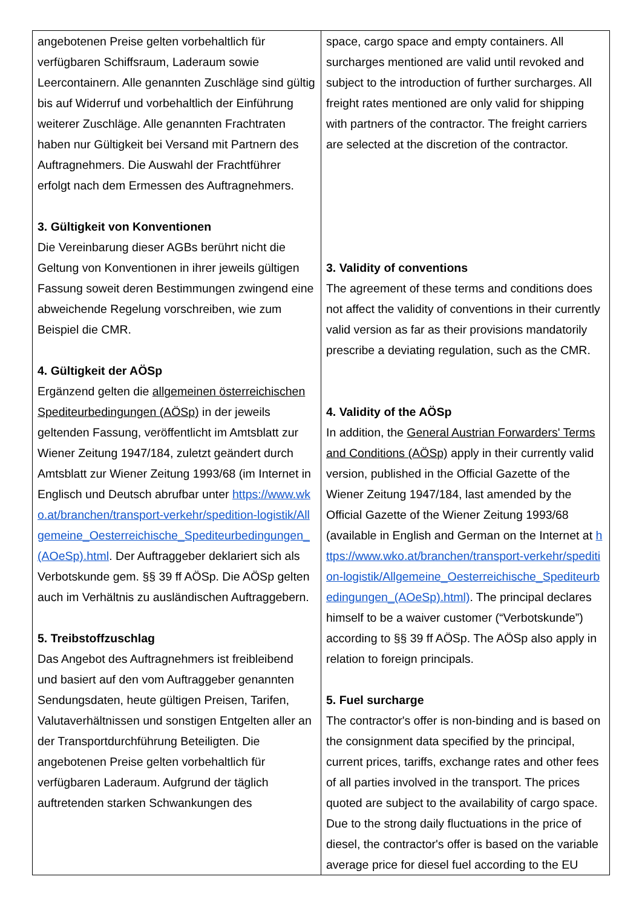| angebotenen Preise gelten vorbehaltlich für verfügbaren Schiffsraum, Laderaum sowie Leercontainern. Alle genannten Zuschläge sind gültig bis auf Widerruf und vorbehaltlich der Einführung weiterer Zuschläge. Alle genannten Frachtraten haben nur Gültigkeit bei Versand mit Partnern des Auftragnehmers. Die Auswahl der Frachtführer erfolgt nach dem Ermessen des Auftragnehmers. 3. Gültigkeit von Konventionen Die Vereinbarung dieser AGBs berührt nicht die Geltung von Konventionen in ihrer jeweils gültigen Fassung soweit deren Bestimmungen zwingend eine abweichende Regelung vorschreiben, wie zum Beispiel die CMR. 4. Gültigkeit der AÖSp Ergänzend gelten die allgemeinen österreichischen Spediteurbedingungen (AÖSp) in der jeweils geltenden Fassung, veröffentlicht im Amtsblatt zur Wiener Zeitung 1947/184, zuletzt geändert durch Amtsblatt zur Wiener Zeitung 1993/68 (im Internet in Englisch und Deutsch abrufbar unter https://www.wko.at/branchen/transport-verkehr/spedition-logistik/Allgemeine_Oesterreichische_Spediteurbedingungen_(AOeSp).html . Der Auftraggeber deklariert sich als Verbotskunde gem. §§ 39 ff AÖSp. Die AÖSp gelten auch im Verhältnis zu ausländischen Auftraggebern. 5. Treibstoffzuschlag Das Angebot des Auftragnehmers ist freibleibend und basiert auf den vom Auftraggeber genannten Sendungsdaten, heute gültigen Preisen, Tarifen, Valutaverhältnissen und sonstigen Entgelten aller an der Transportdurchführung Beteiligten. Die angebotenen Preise gelten vorbehaltlich für verfügbaren Laderaum. Aufgrund der täglich auftretenden starken Schwankungen des | space, cargo space and empty containers. All surcharges mentioned are valid until revoked and subject to the introduction of further surcharges. All freight rates mentioned are only valid for shipping with partners of the contractor. The freight carriers are selected at the discretion of the contractor. 3. Validity of conventions The agreement of these terms and conditions does not affect the validity of conventions in their currently valid version as far as their provisions mandatorily prescribe a deviating regulation, such as the CMR. 4. Validity of the AÖSp In addition, the General Austrian Forwarders' Terms and Conditions (AÖSp) apply in their currently valid version, published in the Official Gazette of the Wiener Zeitung 1947/184, last amended by the Official Gazette of the Wiener Zeitung 1993/68 (available in English and German on the Internet at https://www.wko.at/branchen/transport-verkehr/spedition-logistik/Allgemeine_Oesterreichische_Spediteurbedingungen_(AOeSp).html) . The principal declares himself to be a waiver customer (“Verbotskunde”) according to §§ 39 ff AÖSp. The AÖSp also apply in relation to foreign principals. 5. Fuel surcharge The contractor's offer is non-binding and is based on the consignment data specified by the principal, current prices, tariffs, exchange rates and other fees of all parties involved in the transport. The prices quoted are subject to the availability of cargo space. Due to the strong daily fluctuations in the price of diesel, the contractor's offer is based on the variable average price for diesel fuel according to the EU |